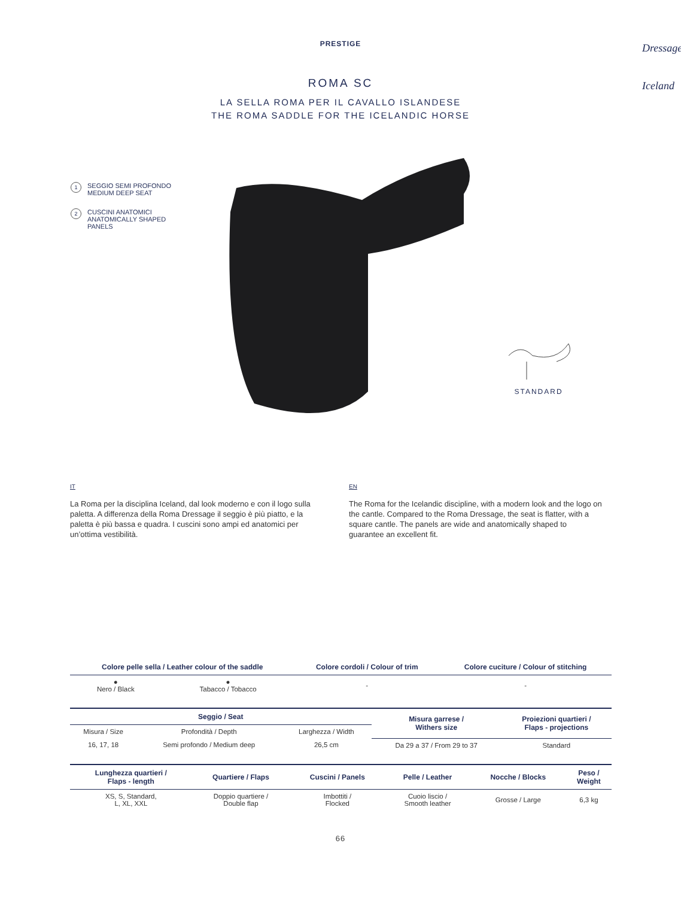PRESTIGE
ROMA SC
LA SELLA ROMA PER IL CAVALLO ISLANDESE
THE ROMA SADDLE FOR THE ICELANDIC HORSE
Dressage
Iceland
1 SEGGIO SEMI PROFONDO
MEDIUM DEEP SEAT
2 CUSCINI ANATOMICI
ANATOMICALLY SHAPED PANELS
STANDARD
IT
La Roma per la disciplina Iceland, dal look moderno e con il logo sulla paletta. A differenza della Roma Dressage il seggio è più piatto, e la paletta è più bassa e quadra. I cuscini sono ampi ed anatomici per un’ottima vestibilità.
EN
The Roma for the Icelandic discipline, with a modern look and the logo on the cantle. Compared to the Roma Dressage, the seat is flatter, with a square cantle. The panels are wide and anatomically shaped to guarantee an excellent fit.
| Colore pelle sella / Leather colour of the saddle | | Colore cordoli / Colour of trim | Colore cuciture / Colour of stitching |
| --- | --- | --- | --- |
| ● Nero / Black | ● Tabacco / Tobacco | - | - |
| Seggio / Seat | | | Misura garrese / Withers size | Proiezioni quartieri / Flaps - projections |
| --- | --- | --- | --- | --- |
| Misura / Size | Profondità / Depth | Larghezza / Width | | |
| 16, 17, 18 | Semi profondo / Medium deep | 26,5 cm | Da 29 a 37 / From 29 to 37 | Standard |
| Lunghezza quartieri / Flaps - length | Quartiere / Flaps | Cuscini / Panels | Pelle / Leather | Nocche / Blocks | Peso / Weight |
| --- | --- | --- | --- | --- | --- |
| XS, S, Standard, L, XL, XXL | Doppio quartiere / Double flap | Imbottiti / Flocked | Cuoio liscio / Smooth leather | Grosse / Large | 6,3 kg |
66